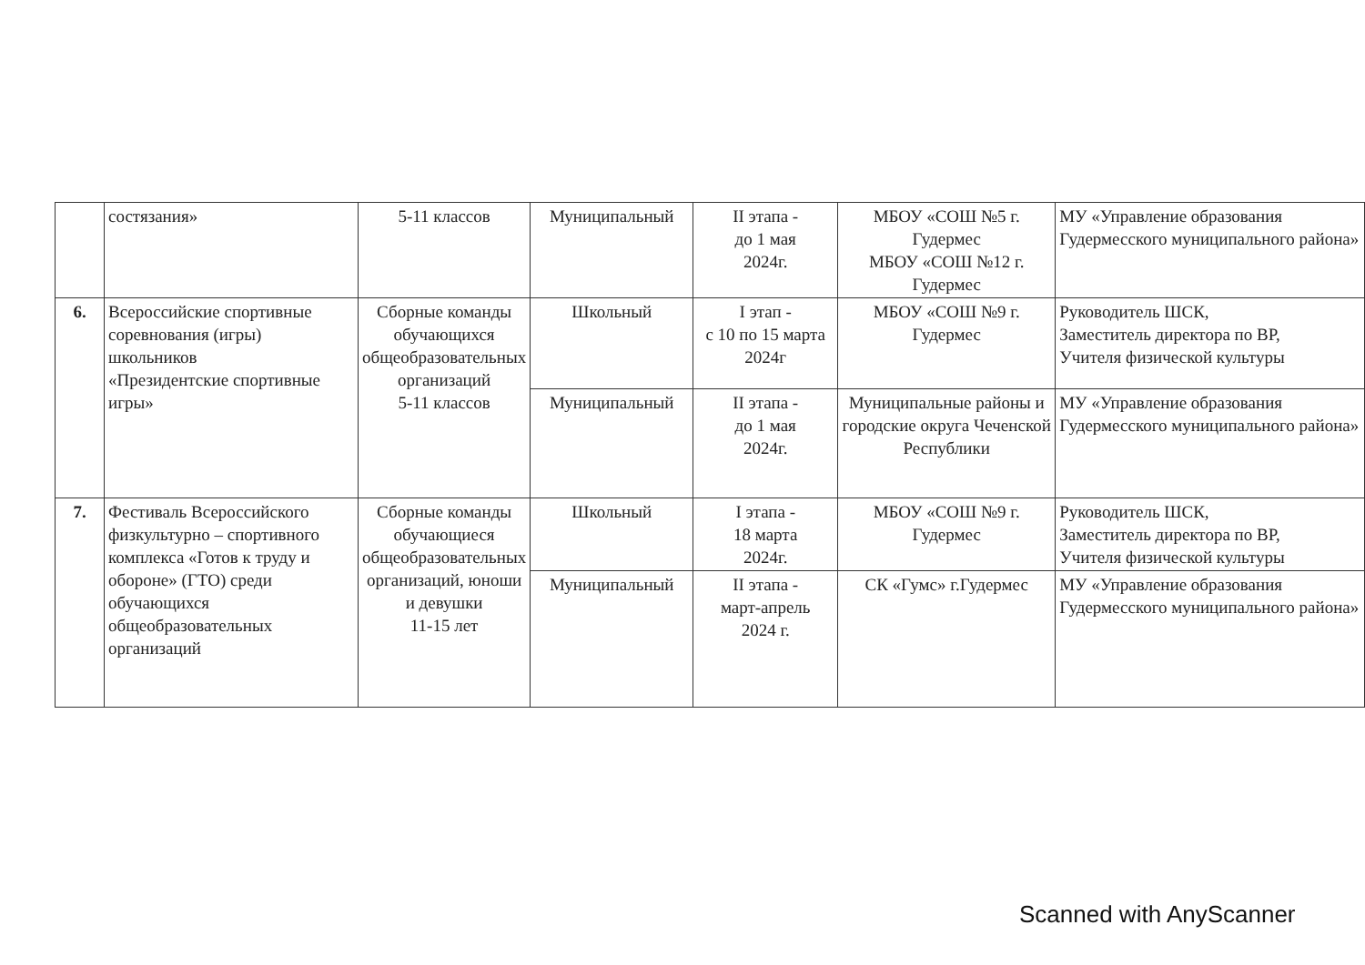| | состязания» | 5-11 классов | Муниципальный | II этапа - до 1 мая 2024г. | МБОУ «СОШ №5 г. Гудермес МБОУ «СОШ №12 г. Гудермес | МУ «Управление образования Гудермесского муниципального района» |
| 6. | Всероссийские спортивные соревнования (игры) школьников «Президентские спортивные игры» | Сборные команды обучающихся общеобразовательных организаций 5-11 классов | Школьный | I этап - с 10 по 15 марта 2024г | МБОУ «СОШ №9 г. Гудермес | Руководитель ШСК, Заместитель директора по ВР, Учителя физической культуры |
| | | | Муниципальный | II этапа - до 1 мая 2024г. | Муниципальные районы и городские округа Чеченской Республики | МУ «Управление образования Гудермесского муниципального района» |
| 7. | Фестиваль Всероссийского физкультурно – спортивного комплекса «Готов к труду и обороне» (ГТО) среди обучающихся общеобразовательных организаций | Сборные команды обучающиеся общеобразовательных организаций, юноши и девушки 11-15 лет | Школьный | I этапа - 18 марта 2024г. | МБОУ «СОШ №9 г. Гудермес | Руководитель ШСК, Заместитель директора по ВР, Учителя физической культуры |
| | | | Муниципальный | II этапа - март-апрель 2024 г. | СК «Гумс» г.Гудермес | МУ «Управление образования Гудермесского муниципального района» |
Scanned with AnyScanner